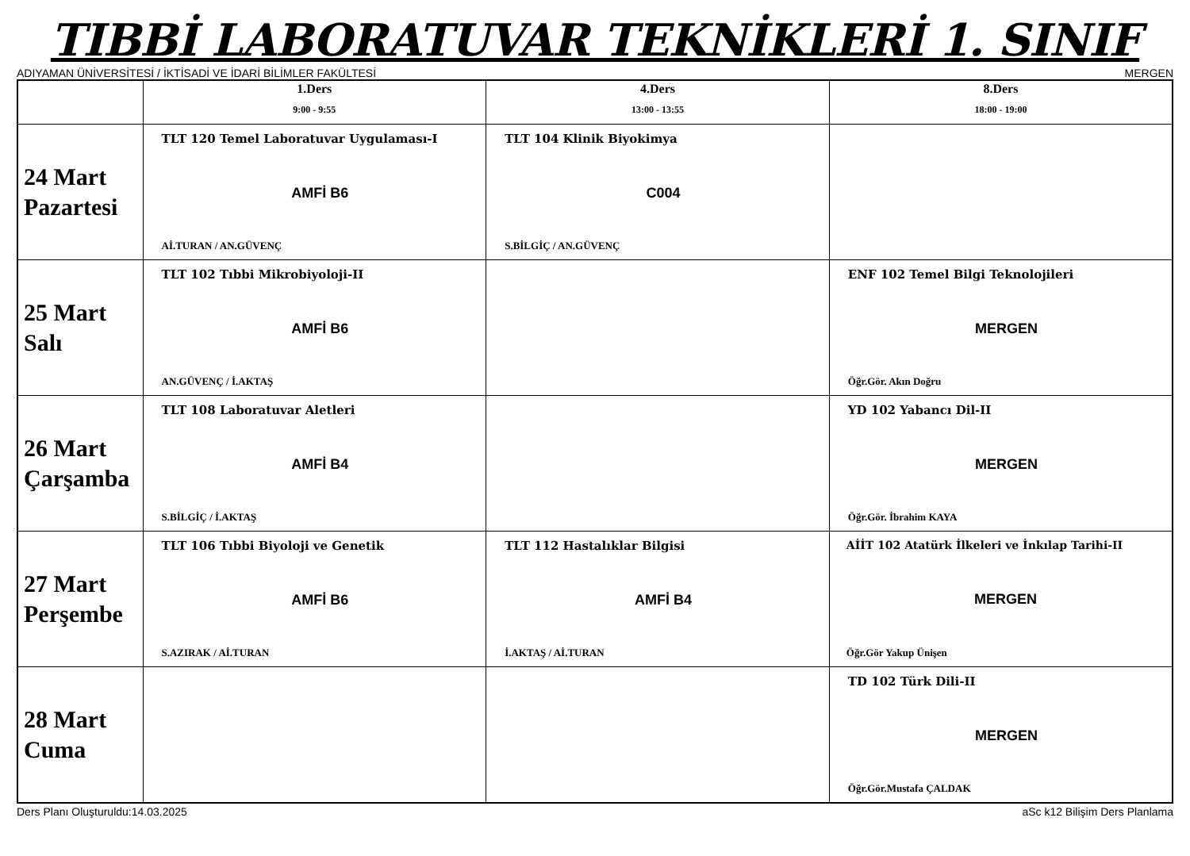TIBBİ LABORATUVAR TEKNİKLERİ 1. SINIF
ADIYAMAN ÜNİVERSİTESİ / İKTİSADİ VE İDARİ BİLİMLER FAKÜLTESİ MERGEN
| | 1.Ders 9:00 - 9:55 | 4.Ders 13:00 - 13:55 | 8.Ders 18:00 - 19:00 |
| --- | --- | --- | --- |
| 24 Mart Pazartesi | TLT 120 Temel Laboratuvar Uygulaması-I AMFİ B6 Aİ.TURAN / AN.GÜVENÇ | TLT 104 Klinik Biyokimya C004 S.BİLGİÇ / AN.GÜVENÇ | |
| 25 Mart Salı | TLT 102 Tıbbi Mikrobiyoloji-II AMFİ B6 AN.GÜVENÇ / İ.AKTAŞ | | ENF 102 Temel Bilgi Teknolojileri MERGEN Öğr.Gör. Akın Doğru |
| 26 Mart Çarşamba | TLT 108 Laboratuvar Aletleri AMFİ B4 S.BİLGİÇ / İ.AKTAŞ | | YD 102 Yabancı Dil-II MERGEN Öğr.Gör. İbrahim KAYA |
| 27 Mart Perşembe | TLT 106 Tıbbi Biyoloji ve Genetik AMFİ B6 S.AZIRAK / Aİ.TURAN | TLT 112 Hastalıklar Bilgisi AMFİ B4 İ.AKTAŞ / Aİ.TURAN | AİİT 102 Atatürk İlkeleri ve İnkılap Tarihi-II MERGEN Öğr.Gör Yakup Ünişen |
| 28 Mart Cuma | | | TD 102 Türk Dili-II MERGEN Öğr.Gör.Mustafa ÇALDAK |
Ders Planı Oluşturuldu:14.03.2025 aSc k12 Bilişim Ders Planlama